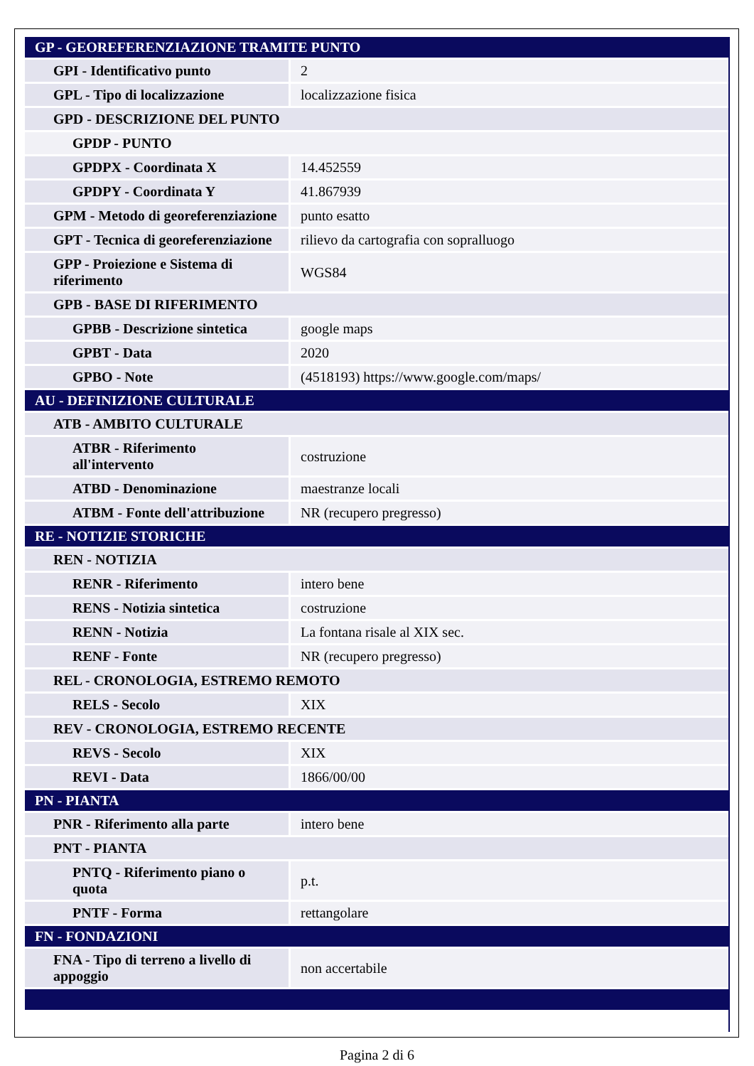| GP - GEOREFERENZIAZIONE TRAMITE PUNTO | |
| GPI - Identificativo punto | 2 |
| GPL - Tipo di localizzazione | localizzazione fisica |
| GPD - DESCRIZIONE DEL PUNTO | |
| GPDP - PUNTO | |
| GPDPX - Coordinata X | 14.452559 |
| GPDPY - Coordinata Y | 41.867939 |
| GPM - Metodo di georeferenziazione | punto esatto |
| GPT - Tecnica di georeferenziazione | rilievo da cartografia con sopralluogo |
| GPP - Proiezione e Sistema di riferimento | WGS84 |
| GPB - BASE DI RIFERIMENTO | |
| GPBB - Descrizione sintetica | google maps |
| GPBT - Data | 2020 |
| GPBO - Note | (4518193) https://www.google.com/maps/ |
| AU - DEFINIZIONE CULTURALE | |
| ATB - AMBITO CULTURALE | |
| ATBR - Riferimento all'intervento | costruzione |
| ATBD - Denominazione | maestranze locali |
| ATBM - Fonte dell'attribuzione | NR (recupero pregresso) |
| RE - NOTIZIE STORICHE | |
| REN - NOTIZIA | |
| RENR - Riferimento | intero bene |
| RENS - Notizia sintetica | costruzione |
| RENN - Notizia | La fontana risale al XIX sec. |
| RENF - Fonte | NR (recupero pregresso) |
| REL - CRONOLOGIA, ESTREMO REMOTO | |
| RELS - Secolo | XIX |
| REV - CRONOLOGIA, ESTREMO RECENTE | |
| REVS - Secolo | XIX |
| REVI - Data | 1866/00/00 |
| PN - PIANTA | |
| PNR - Riferimento alla parte | intero bene |
| PNT - PIANTA | |
| PNTQ - Riferimento piano o quota | p.t. |
| PNTF - Forma | rettangolare |
| FN - FONDAZIONI | |
| FNA - Tipo di terreno a livello di appoggio | non accertabile |
Pagina 2 di 6